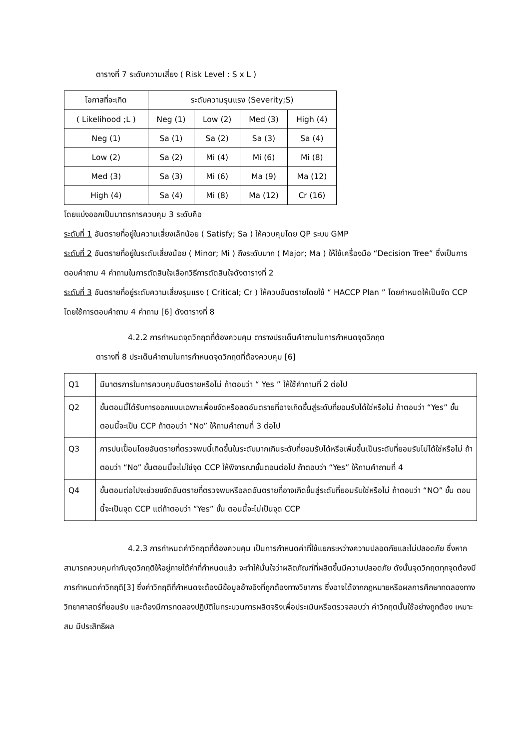ตารางที่ 7 ระดับความเสี่ยง ( Risk Level : S x L )
| โอกาสที่จะเกิด | ระดับความรุนแรง (Severity;S) | | | |
| ( Likelihood ;L ) | Neg (1) | Low (2) | Med (3) | High (4) |
| Neg (1) | Sa (1) | Sa (2) | Sa (3) | Sa (4) |
| Low (2) | Sa (2) | Mi (4) | Mi (6) | Mi (8) |
| Med (3) | Sa (3) | Mi (6) | Ma (9) | Ma (12) |
| High (4) | Sa (4) | Mi (8) | Ma (12) | Cr (16) |
โดยแบ่งออกเป็นมาตรการควบคุม 3 ระดับคือ
ระดับที่ 1 อันตรายที่อยู่ในความเสี่ยงเล็กน้อย ( Satisfy; Sa ) ให้ควบคุมโดย QP ระบบ GMP
ระดับที่ 2 อันตรายที่อยู่ในระดับเสี่ยงน้อย ( Minor; Mi ) ถึงระดับมาก ( Major; Ma ) ให้ใช้เครื่องมือ “Decision Tree” ซึ่งเป็นการตอบคำถาม 4 คำถามในการตัดสินใจเลือกวิธีการตัดสินใจดังตารางที่ 2
ระดับที่ 3 อันตรายที่อยู่ระดับความเสี่ยงรุนแรง ( Critical; Cr ) ให้ควบอันตรายโดยใช้ “ HACCP Plan ” โดยกำหนดให้เป็นจัด CCP โดยใช้การตอบคำถาม 4 คำถาม [6] ดังตารางที่ 8
4.2.2 การกำหนดจุดวิกฤตที่ต้องควบคุม ตารางประเด็นคำถามในการกำหนดจุดวิกฤต
ตารางที่ 8 ประเด็นคำถามในการกำหนดจุดวิกฤตที่ต้องควบคุม [6]
| Q1 | มีมาตรการในการควบคุมอันตรายหรือไม่ ถ้าตอบว่า “ Yes ” ให้ใช้คำถามที่ 2 ต่อไป |
| Q2 | ขั้นตอนนี้ได้รับการออกแบบเฉพาะเพื่อขจัดหรือลดอันตรายที่อาจเกิดขึ้นสู่ระดับที่ยอมรับได้ใช่หรือไม่ ถ้าตอบว่า “Yes” ขั้นตอนนี้จะเป็น CCP ถ้าตอบว่า “No” ให้ถามคำถามที่ 3 ต่อไป |
| Q3 | การปนเปื้อนโดยอันตรายที่ตรวจพบนี้เกิดขึ้นในระดับมากเกินระดับที่ยอมรับได้หรือเพิ่มขึ้นเป็นระดับที่ยอมรับไม่ได้ใช่หรือไม่ ถ้าตอบว่า “No” ขั้นตอนนี้จะไม่ใช่จุด CCP ให้พิจารณาขั้นตอนต่อไป ถ้าตอบว่า “Yes” ให้ถามคำถามที่ 4 |
| Q4 | ขั้นตอนต่อไปจะช่วยขจัดอันตรายที่ตรวจพบหรือลดอันตรายที่อาจเกิดขึ้นสู่ระดับที่ยอมรับใช่หรือไม่ ถ้าตอบว่า “NO” ขั้น ตอนนี้จะเป็นจุด CCP แต่ถ้าตอบว่า “Yes” ขั้น ตอนนี้จะไม่เป็นจุด CCP |
4.2.3 การกำหนดค่าวิกฤตที่ต้องควบคุม เป็นการกำหนดค่าที่ใช้แยกระหว่างความปลอดภัยและไม่ปลอดภัย ซึ่งหากสามารถควบคุมกำกับจุดวิกฤติให้อยู่ภายใต้ค่าที่กำหนดแล้ว จะทำให้มั่นใจว่าผลิตภัณฑ์ที่ผลิตขึ้นมีความปลอดภัย ดังนั้นจุดวิกฤตทุกจุดต้องมีการกำหนดค่าวิกฤติ[3] ซึ่งค่าวิกฤติที่กำหนดจะต้องมีข้อมูลอ้างอิงที่ถูกต้องทางวิชาการ ซึ่งอาจได้จากกฎหมายหรือผลการศึกษาทดลองทางวิทยาศาสตร์ที่ยอมรับ และต้องมีการทดลองปฏิบัติในกระบวนการผลิตจริงเพื่อประเมินหรือตรวจสอบว่า ค่าวิกฤตนั้นใช้อย่างถูกต้อง เหมาะสม มีประสิทธิผล